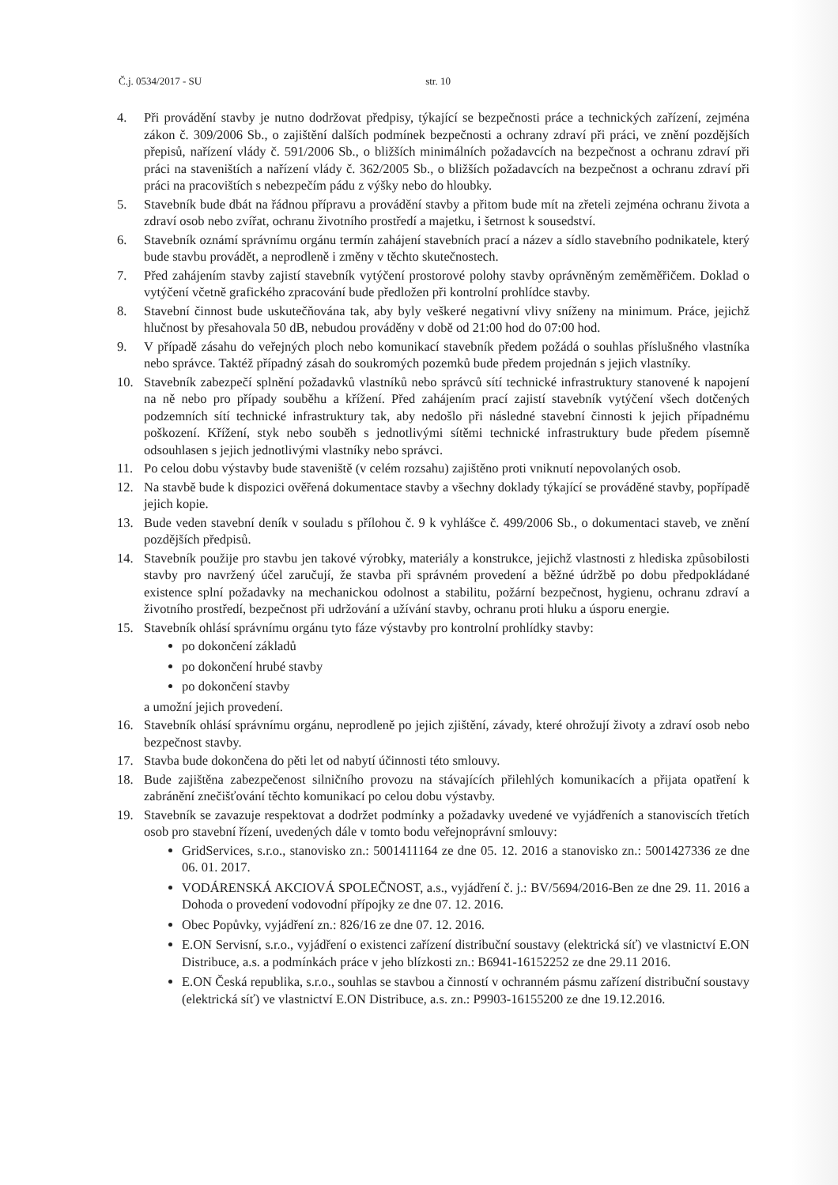Č.j. 0534/2017 - SU str. 10
4. Při provádění stavby je nutno dodržovat předpisy, týkající se bezpečnosti práce a technických zařízení, zejména zákon č. 309/2006 Sb., o zajištění dalších podmínek bezpečnosti a ochrany zdraví při práci, ve znění pozdějších přepisů, nařízení vlády č. 591/2006 Sb., o bližších minimálních požadavcích na bezpečnost a ochranu zdraví při práci na staveništích a nařízení vlády č. 362/2005 Sb., o bližších požadavcích na bezpečnost a ochranu zdraví při práci na pracovištích s nebezpečím pádu z výšky nebo do hloubky.
5. Stavebník bude dbát na řádnou přípravu a provádění stavby a přitom bude mít na zřeteli zejména ochranu života a zdraví osob nebo zvířat, ochranu životního prostředí a majetku, i šetrnost k sousedství.
6. Stavebník oznámí správnímu orgánu termín zahájení stavebních prací a název a sídlo stavebního podnikatele, který bude stavbu provádět, a neprodleně i změny v těchto skutečnostech.
7. Před zahájením stavby zajistí stavebník vytýčení prostorové polohy stavby oprávněným zeměměřičem. Doklad o vytýčení včetně grafického zpracování bude předložen při kontrolní prohlídce stavby.
8. Stavební činnost bude uskutečňována tak, aby byly veškeré negativní vlivy sníženy na minimum. Práce, jejichž hlučnost by přesahovala 50 dB, nebudou prováděny v době od 21:00 hod do 07:00 hod.
9. V případě zásahu do veřejných ploch nebo komunikací stavebník předem požádá o souhlas příslušného vlastníka nebo správce. Taktéž případný zásah do soukromých pozemků bude předem projednán s jejich vlastníky.
10. Stavebník zabezpečí splnění požadavků vlastníků nebo správců sítí technické infrastruktury stanovené k napojení na ně nebo pro případy souběhu a křížení. Před zahájením prací zajistí stavebník vytýčení všech dotčených podzemních sítí technické infrastruktury tak, aby nedošlo při následné stavební činnosti k jejich případnému poškození. Křížení, styk nebo souběh s jednotlivými sítěmi technické infrastruktury bude předem písemně odsouhlasen s jejich jednotlivými vlastníky nebo správci.
11. Po celou dobu výstavby bude staveniště (v celém rozsahu) zajištěno proti vniknutí nepovolaných osob.
12. Na stavbě bude k dispozici ověřená dokumentace stavby a všechny doklady týkající se prováděné stavby, popřípadě jejich kopie.
13. Bude veden stavební deník v souladu s přílohou č. 9 k vyhlášce č. 499/2006 Sb., o dokumentaci staveb, ve znění pozdějších předpisů.
14. Stavebník použije pro stavbu jen takové výrobky, materiály a konstrukce, jejichž vlastnosti z hlediska způsobilosti stavby pro navržený účel zaručují, že stavba při správném provedení a běžné údržbě po dobu předpokládané existence splní požadavky na mechanickou odolnost a stabilitu, požární bezpečnost, hygienu, ochranu zdraví a životního prostředí, bezpečnost při udržování a užívání stavby, ochranu proti hluku a úsporu energie.
15. Stavebník ohlásí správnímu orgánu tyto fáze výstavby pro kontrolní prohlídky stavby:
po dokončení základů
po dokončení hrubé stavby
po dokončení stavby
a umožní jejich provedení.
16. Stavebník ohlásí správnímu orgánu, neprodleně po jejich zjištění, závady, které ohrožují životy a zdraví osob nebo bezpečnost stavby.
17. Stavba bude dokončena do pěti let od nabytí účinnosti této smlouvy.
18. Bude zajištěna zabezpečenost silničního provozu na stávajících přilehlých komunikacích a přijata opatření k zabránění znečišťování těchto komunikací po celou dobu výstavby.
19. Stavebník se zavazuje respektovat a dodržet podmínky a požadavky uvedené ve vyjádřeních a stanoviscích třetích osob pro stavební řízení, uvedených dále v tomto bodu veřejnoprávní smlouvy:
GridServices, s.r.o., stanovisko zn.: 5001411164 ze dne 05. 12. 2016 a stanovisko zn.: 5001427336 ze dne 06. 01. 2017.
VODÁRENSKÁ AKCIOVÁ SPOLEČNOST, a.s., vyjádření č. j.: BV/5694/2016-Ben ze dne 29. 11. 2016 a Dohoda o provedení vodovodní přípojky ze dne 07. 12. 2016.
Obec Popůvky, vyjádření zn.: 826/16 ze dne 07. 12. 2016.
E.ON Servisní, s.r.o., vyjádření o existenci zařízení distribuční soustavy (elektrická síť) ve vlastnictví E.ON Distribuce, a.s. a podmínkách práce v jeho blízkosti zn.: B6941-16152252 ze dne 29.11 2016.
E.ON Česká republika, s.r.o., souhlas se stavbou a činností v ochranném pásmu zařízení distribuční soustavy (elektrická síť) ve vlastnictví E.ON Distribuce, a.s. zn.: P9903-16155200 ze dne 19.12.2016.